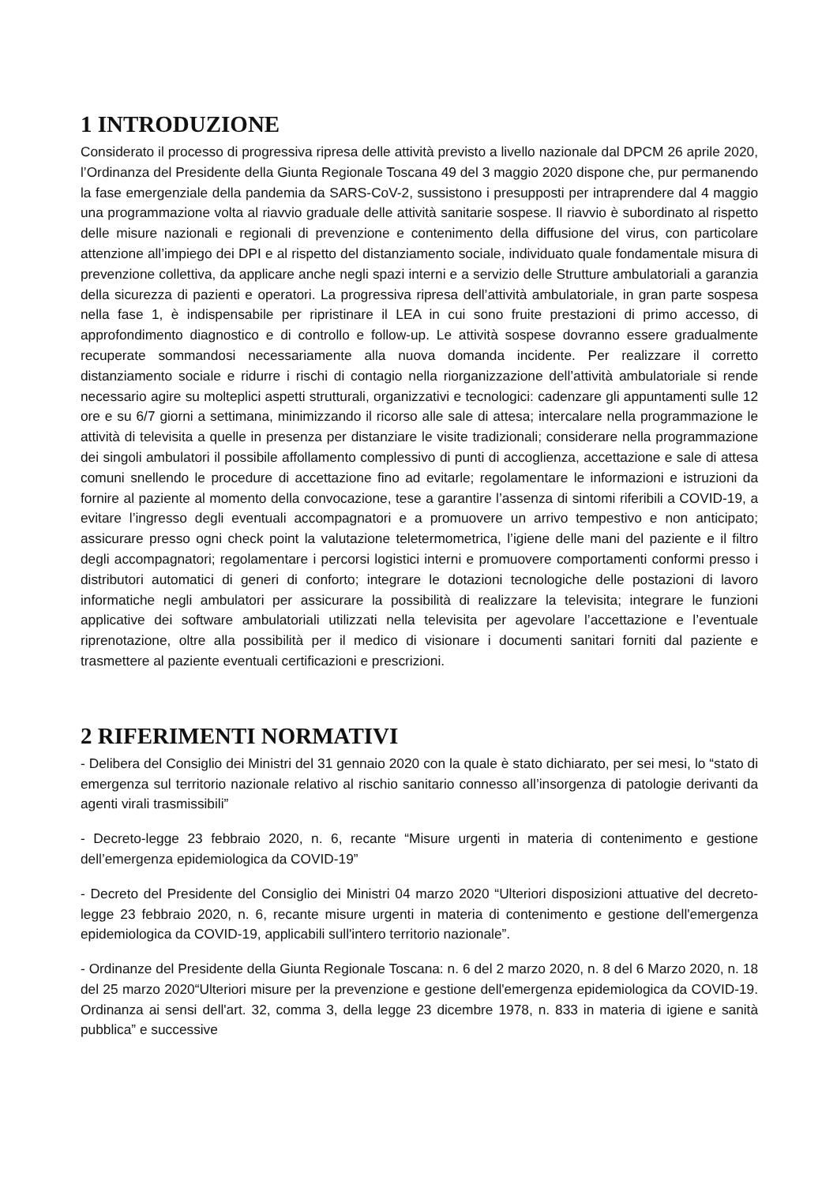1 INTRODUZIONE
Considerato il processo di progressiva ripresa delle attività previsto a livello nazionale dal DPCM 26 aprile 2020, l’Ordinanza del Presidente della Giunta Regionale Toscana 49 del 3 maggio 2020 dispone che, pur permanendo la fase emergenziale della pandemia da SARS-CoV-2, sussistono i presupposti per intraprendere dal 4 maggio una programmazione volta al riavvio graduale delle attività sanitarie sospese. Il riavvio è subordinato al rispetto delle misure nazionali e regionali di prevenzione e contenimento della diffusione del virus, con particolare attenzione all’impiego dei DPI e al rispetto del distanziamento sociale, individuato quale fondamentale misura di prevenzione collettiva, da applicare anche negli spazi interni e a servizio delle Strutture ambulatoriali a garanzia della sicurezza di pazienti e operatori. La progressiva ripresa dell’attività ambulatoriale, in gran parte sospesa nella fase 1, è indispensabile per ripristinare il LEA in cui sono fruite prestazioni di primo accesso, di approfondimento diagnostico e di controllo e follow-up. Le attività sospese dovranno essere gradualmente recuperate sommandosi necessariamente alla nuova domanda incidente. Per realizzare il corretto distanziamento sociale e ridurre i rischi di contagio nella riorganizzazione dell’attività ambulatoriale si rende necessario agire su molteplici aspetti strutturali, organizzativi e tecnologici: cadenzare gli appuntamenti sulle 12 ore e su 6/7 giorni a settimana, minimizzando il ricorso alle sale di attesa; intercalare nella programmazione le attività di televisita a quelle in presenza per distanziare le visite tradizionali; considerare nella programmazione dei singoli ambulatori il possibile affollamento complessivo di punti di accoglienza, accettazione e sale di attesa comuni snellendo le procedure di accettazione fino ad evitarle; regolamentare le informazioni e istruzioni da fornire al paziente al momento della convocazione, tese a garantire l’assenza di sintomi riferibili a COVID-19, a evitare l’ingresso degli eventuali accompagnatori e a promuovere un arrivo tempestivo e non anticipato; assicurare presso ogni check point la valutazione teletermometrica, l’igiene delle mani del paziente e il filtro degli accompagnatori; regolamentare i percorsi logistici interni e promuovere comportamenti conformi presso i distributori automatici di generi di conforto; integrare le dotazioni tecnologiche delle postazioni di lavoro informatiche negli ambulatori per assicurare la possibilità di realizzare la televisita; integrare le funzioni applicative dei software ambulatoriali utilizzati nella televisita per agevolare l’accettazione e l’eventuale riprenotazione, oltre alla possibilità per il medico di visionare i documenti sanitari forniti dal paziente e trasmettere al paziente eventuali certificazioni e prescrizioni.
2 RIFERIMENTI NORMATIVI
- Delibera del Consiglio dei Ministri del 31 gennaio 2020 con la quale è stato dichiarato, per sei mesi, lo “stato di emergenza sul territorio nazionale relativo al rischio sanitario connesso all’insorgenza di patologie derivanti da agenti virali trasmissibili”
- Decreto-legge 23 febbraio 2020, n. 6, recante “Misure urgenti in materia di contenimento e gestione dell’emergenza epidemiologica da COVID-19”
- Decreto del Presidente del Consiglio dei Ministri 04 marzo 2020 “Ulteriori disposizioni attuative del decreto-legge 23 febbraio 2020, n. 6, recante misure urgenti in materia di contenimento e gestione dell'emergenza epidemiologica da COVID-19, applicabili sull'intero territorio nazionale”.
- Ordinanze del Presidente della Giunta Regionale Toscana: n. 6 del 2 marzo 2020, n. 8 del 6 Marzo 2020, n. 18 del 25 marzo 2020“Ulteriori misure per la prevenzione e gestione dell'emergenza epidemiologica da COVID-19. Ordinanza ai sensi dell'art. 32, comma 3, della legge 23 dicembre 1978, n. 833 in materia di igiene e sanità pubblica” e successive